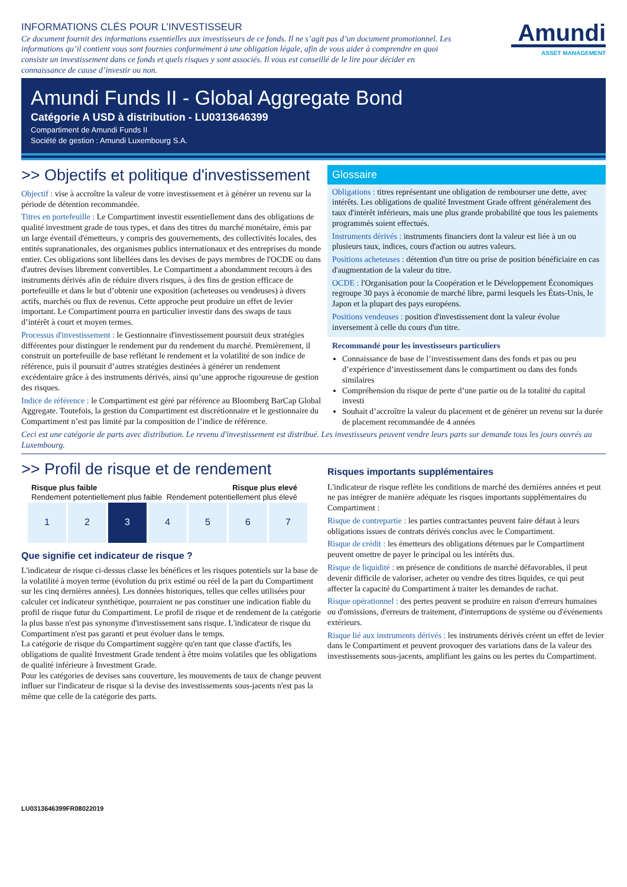INFORMATIONS CLÉS POUR L’INVESTISSEUR
Ce document fournit des informations essentielles aux investisseurs de ce fonds. Il ne s’agit pas d’un document promotionnel. Les informations qu’il contient vous sont fournies conformément à une obligation légale, afin de vous aider à comprendre en quoi consiste un investissement dans ce fonds et quels risques y sont associés. Il vous est conseillé de le lire pour décider en connaissance de cause d’investir ou non.
Amundi
ASSET MANAGEMENT
Amundi Funds II - Global Aggregate Bond
Catégorie A USD à distribution - LU0313646399
Compartiment de Amundi Funds II
Société de gestion : Amundi Luxembourg S.A.
>> Objectifs et politique d'investissement
Objectif : vise à accroître la valeur de votre investissement et à générer un revenu sur la période de détention recommandée.
Titres en portefeuille : Le Compartiment investit essentiellement dans des obligations de qualité investment grade de tous types, et dans des titres du marché monétaire, émis par un large éventail d'émetteurs, y compris des gouvernements, des collectivités locales, des entités supranationales, des organismes publics internationaux et des entreprises du monde entier. Ces obligations sont libellées dans les devises de pays membres de l'OCDE ou dans d'autres devises librement convertibles. Le Compartiment a abondamment recours à des instruments dérivés afin de réduire divers risques, à des fins de gestion efficace de portefeuille et dans le but d’obtenir une exposition (acheteuses ou vendeuses) à divers actifs, marchés ou flux de revenus. Cette approche peut produire un effet de levier important. Le Compartiment pourra en particulier investir dans des swaps de taux d’intérêt à court et moyen termes.
Processus d'investissement : le Gestionnaire d'investissement poursuit deux stratégies différentes pour distinguer le rendement pur du rendement du marché. Premièrement, il construit un portefeuille de base reflétant le rendement et la volatilité de son indice de référence, puis il poursuit d’autres stratégies destinées à générer un rendement excédentaire grâce à des instruments dérivés, ainsi qu’une approche rigoureuse de gestion des risques.
Indice de référence : le Compartiment est géré par référence au Bloomberg BarCap Global Aggregate. Toutefois, la gestion du Compartiment est discrétionnaire et le gestionnaire du Compartiment n’est pas limité par la composition de l’indice de référence.
Glossaire
Obligations : titres représentant une obligation de rembourser une dette, avec intérêts. Les obligations de qualité Investment Grade offrent généralement des taux d'intérêt inférieurs, mais une plus grande probabilité que tous les paiements programmés soient effectués.
Instruments dérivés : instruments financiers dont la valeur est liée à un ou plusieurs taux, indices, cours d'action ou autres valeurs.
Positions acheteuses : détention d'un titre ou prise de position bénéficiaire en cas d'augmentation de la valeur du titre.
OCDE : l'Organisation pour la Coopération et le Développement Économiques regroupe 30 pays à économie de marché libre, parmi lesquels les États-Unis, le Japon et la plupart des pays européens.
Positions vendeuses : position d'investissement dont la valeur évolue inversement à celle du cours d'un titre.
Recommandé pour les investisseurs particuliers
Connaissance de base de l’investissement dans des fonds et pas ou peu d’expérience d’investissement dans le compartiment ou dans des fonds similaires
Compréhension du risque de perte d’une partie ou de la totalité du capital investi
Souhait d’accroître la valeur du placement et de générer un revenu sur la durée de placement recommandée de 4 années
Ceci est une catégorie de parts avec distribution. Le revenu d'investissement est distribué. Les investisseurs peuvent vendre leurs parts sur demande tous les jours ouvrés au Luxembourg.
>> Profil de risque et de rendement
Risque plus faible Risque plus elevé
Rendement potentiellement plus faible Rendement potentiellement plus élevé
| 1 | 2 | 3 | 4 | 5 | 6 | 7 |
Que signifie cet indicateur de risque ?
L'indicateur de risque ci-dessus classe les bénéfices et les risques potentiels sur la base de la volatilité à moyen terme (évolution du prix estimé ou réel de la part du Compartiment sur les cinq dernières années). Les données historiques, telles que celles utilisées pour calculer cet indicateur synthétique, pourraient ne pas constituer une indication fiable du profil de risque futur du Compartiment. Le profil de risque et de rendement de la catégorie la plus basse n'est pas synonyme d'investissement sans risque. L'indicateur de risque du Compartiment n'est pas garanti et peut évoluer dans le temps.
La catégorie de risque du Compartiment suggère qu'en tant que classe d'actifs, les obligations de qualité Investment Grade tendent à être moins volatiles que les obligations de qualité inférieure à Investment Grade.
Pour les catégories de devises sans couverture, les mouvements de taux de change peuvent influer sur l'indicateur de risque si la devise des investissements sous-jacents n'est pas la même que celle de la catégorie des parts.
Risques importants supplémentaires
L'indicateur de risque reflète les conditions de marché des dernières années et peut ne pas intégrer de manière adéquate les risques importants supplémentaires du Compartiment :
Risque de contrepartie : les parties contractantes peuvent faire défaut à leurs obligations issues de contrats dérivés conclus avec le Compartiment.
Risque de crédit : les émetteurs des obligations détenues par le Compartiment peuvent omettre de payer le principal ou les intérêts dus.
Risque de liquidité : en présence de conditions de marché défavorables, il peut devenir difficile de valoriser, acheter ou vendre des titres liquides, ce qui peut affecter la capacité du Compartiment à traiter les demandes de rachat.
Risque opérationnel : des pertes peuvent se produire en raison d'erreurs humaines ou d'omissions, d'erreurs de traitement, d'interruptions de système ou d'événements extérieurs.
Risque lié aux instruments dérivés : les instruments dérivés créent un effet de levier dans le Compartiment et peuvent provoquer des variations dans de la valeur des investissements sous-jacents, amplifiant les gains ou les pertes du Compartiment.
LU0313646399FR08022019